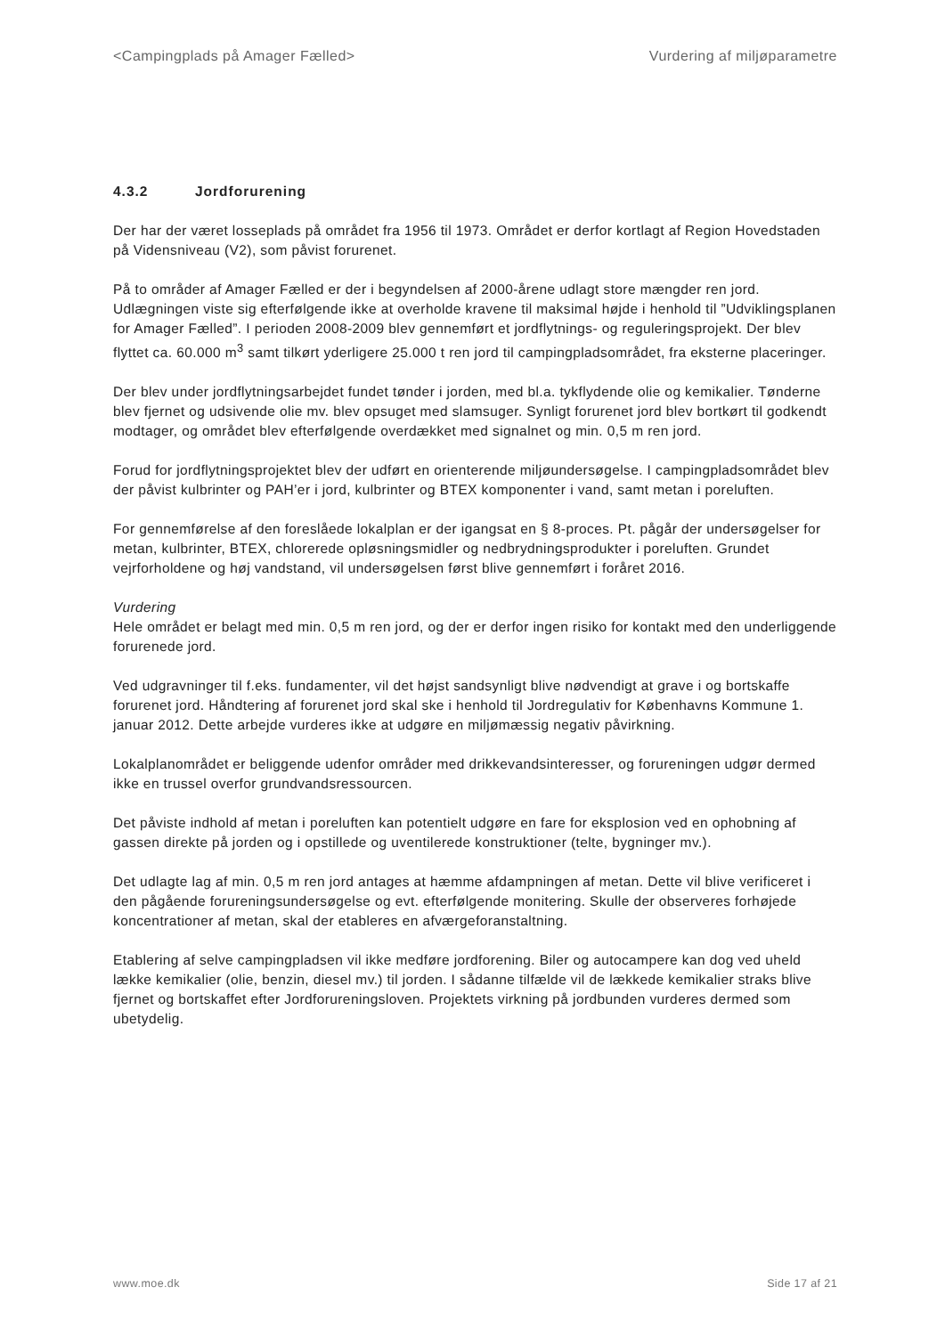<Campingplads på Amager Fælled> Vurdering af miljøparametre
4.3.2 Jordforurening
Der har der været losseplads på området fra 1956 til 1973. Området er derfor kortlagt af Region Hovedstaden på Vidensniveau (V2), som påvist forurenet.
På to områder af Amager Fælled er der i begyndelsen af 2000-årene udlagt store mængder ren jord. Udlægningen viste sig efterfølgende ikke at overholde kravene til maksimal højde i henhold til ”Udviklingsplanen for Amager Fælled”. I perioden 2008-2009 blev gennemført et jordflytnings- og reguleringsprojekt. Der blev flyttet ca. 60.000 m<sup>3</sup> samt tilkørt yderligere 25.000 t ren jord til campingpladsområdet, fra eksterne placeringer.
Der blev under jordflytningsarbejdet fundet tønder i jorden, med bl.a. tykflydende olie og kemikalier. Tønderne blev fjernet og udsivende olie mv. blev opsuget med slamsuger. Synligt forurenet jord blev bortkørt til godkendt modtager, og området blev efterfølgende overdækket med signalnet og min. 0,5 m ren jord.
Forud for jordflytningsprojektet blev der udført en orienterende miljøundersøgelse. I campingpladsområdet blev der påvist kulbrinter og PAH’er i jord, kulbrinter og BTEX komponenter i vand, samt metan i poreluften.
For gennemførelse af den foreslåede lokalplan er der igangsat en § 8-proces. Pt. pågår der undersøgelser for metan, kulbrinter, BTEX, chlorerede opløsningsmidler og nedbrydningsprodukter i poreluften. Grundet vejrforholdene og høj vandstand, vil undersøgelsen først blive gennemført i foråret 2016.
Vurdering
Hele området er belagt med min. 0,5 m ren jord, og der er derfor ingen risiko for kontakt med den underliggende forurenede jord.
Ved udgravninger til f.eks. fundamenter, vil det højst sandsynligt blive nødvendigt at grave i og bortskaffe forurenet jord. Håndtering af forurenet jord skal ske i henhold til Jordregulativ for Københavns Kommune 1. januar 2012. Dette arbejde vurderes ikke at udgøre en miljømæssig negativ påvirkning.
Lokalplanområdet er beliggende udenfor områder med drikkevandsinteresser, og forureningen udgør dermed ikke en trussel overfor grundvandsressourcen.
Det påviste indhold af metan i poreluften kan potentielt udgøre en fare for eksplosion ved en ophobning af gassen direkte på jorden og i opstillede og uventilerede konstruktioner (telte, bygninger mv.).
Det udlagte lag af min. 0,5 m ren jord antages at hæmme afdampningen af metan. Dette vil blive verificeret i den pågående forureningsundersøgelse og evt. efterfølgende monitering. Skulle der observeres forhøjede koncentrationer af metan, skal der etableres en afværgeforanstaltning.
Etablering af selve campingpladsen vil ikke medføre jordforening. Biler og autocampere kan dog ved uheld lække kemikalier (olie, benzin, diesel mv.) til jorden. I sådanne tilfælde vil de lækkede kemikalier straks blive fjernet og bortskaffet efter Jordforureningsloven. Projektets virkning på jordbunden vurderes dermed som ubetydelig.
www.moe.dk Side 17 af 21